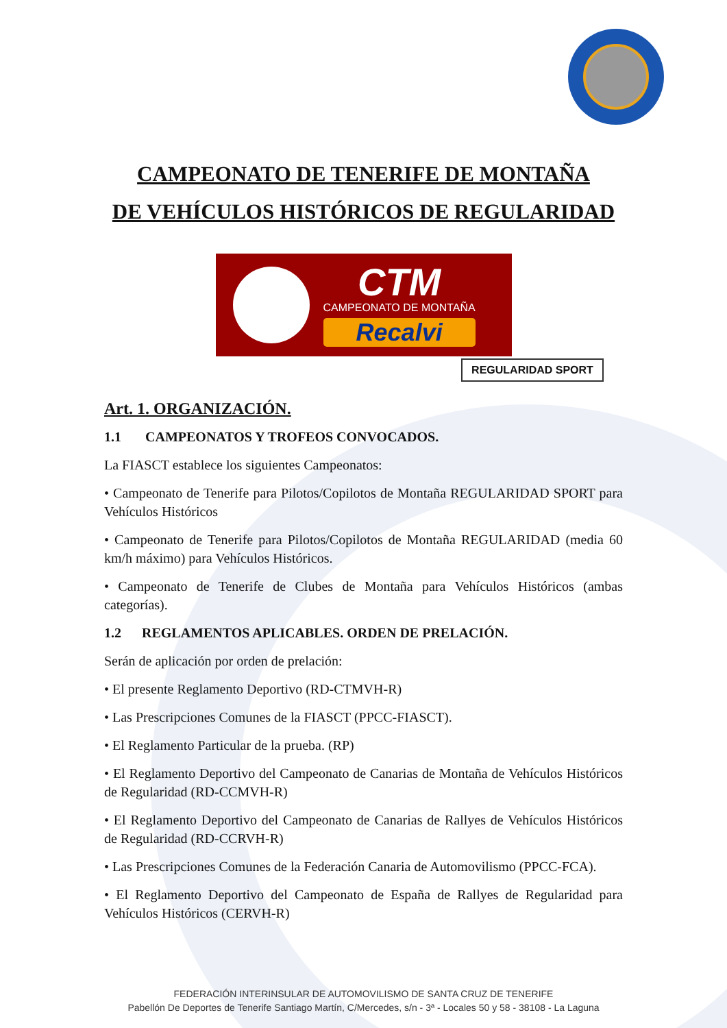CAMPEONATO DE TENERIFE DE MONTAÑA
DE VEHÍCULOS HISTÓRICOS DE REGULARIDAD
CTM
CAMPEONATO DE MONTAÑA
Recalvi
REGULARIDAD SPORT
Art. 1. ORGANIZACIÓN.
1.1 CAMPEONATOS Y TROFEOS CONVOCADOS.
La FIASCT establece los siguientes Campeonatos:
• Campeonato de Tenerife para Pilotos/Copilotos de Montaña REGULARIDAD SPORT para Vehículos Históricos
• Campeonato de Tenerife para Pilotos/Copilotos de Montaña REGULARIDAD (media 60 km/h máximo) para Vehículos Históricos.
• Campeonato de Tenerife de Clubes de Montaña para Vehículos Históricos (ambas categorías).
1.2 REGLAMENTOS APLICABLES. ORDEN DE PRELACIÓN.
Serán de aplicación por orden de prelación:
• El presente Reglamento Deportivo (RD-CTMVH-R)
• Las Prescripciones Comunes de la FIASCT (PPCC-FIASCT).
• El Reglamento Particular de la prueba. (RP)
• El Reglamento Deportivo del Campeonato de Canarias de Montaña de Vehículos Históricos de Regularidad (RD-CCMVH-R)
• El Reglamento Deportivo del Campeonato de Canarias de Rallyes de Vehículos Históricos de Regularidad (RD-CCRVH-R)
• Las Prescripciones Comunes de la Federación Canaria de Automovilismo (PPCC-FCA).
• El Reglamento Deportivo del Campeonato de España de Rallyes de Regularidad para Vehículos Históricos (CERVH-R)
FEDERACIÓN INTERINSULAR DE AUTOMOVILISMO DE SANTA CRUZ DE TENERIFE
Pabellón De Deportes de Tenerife Santiago Martín, C/Mercedes, s/n - 3ª - Locales 50 y 58 - 38108 - La Laguna